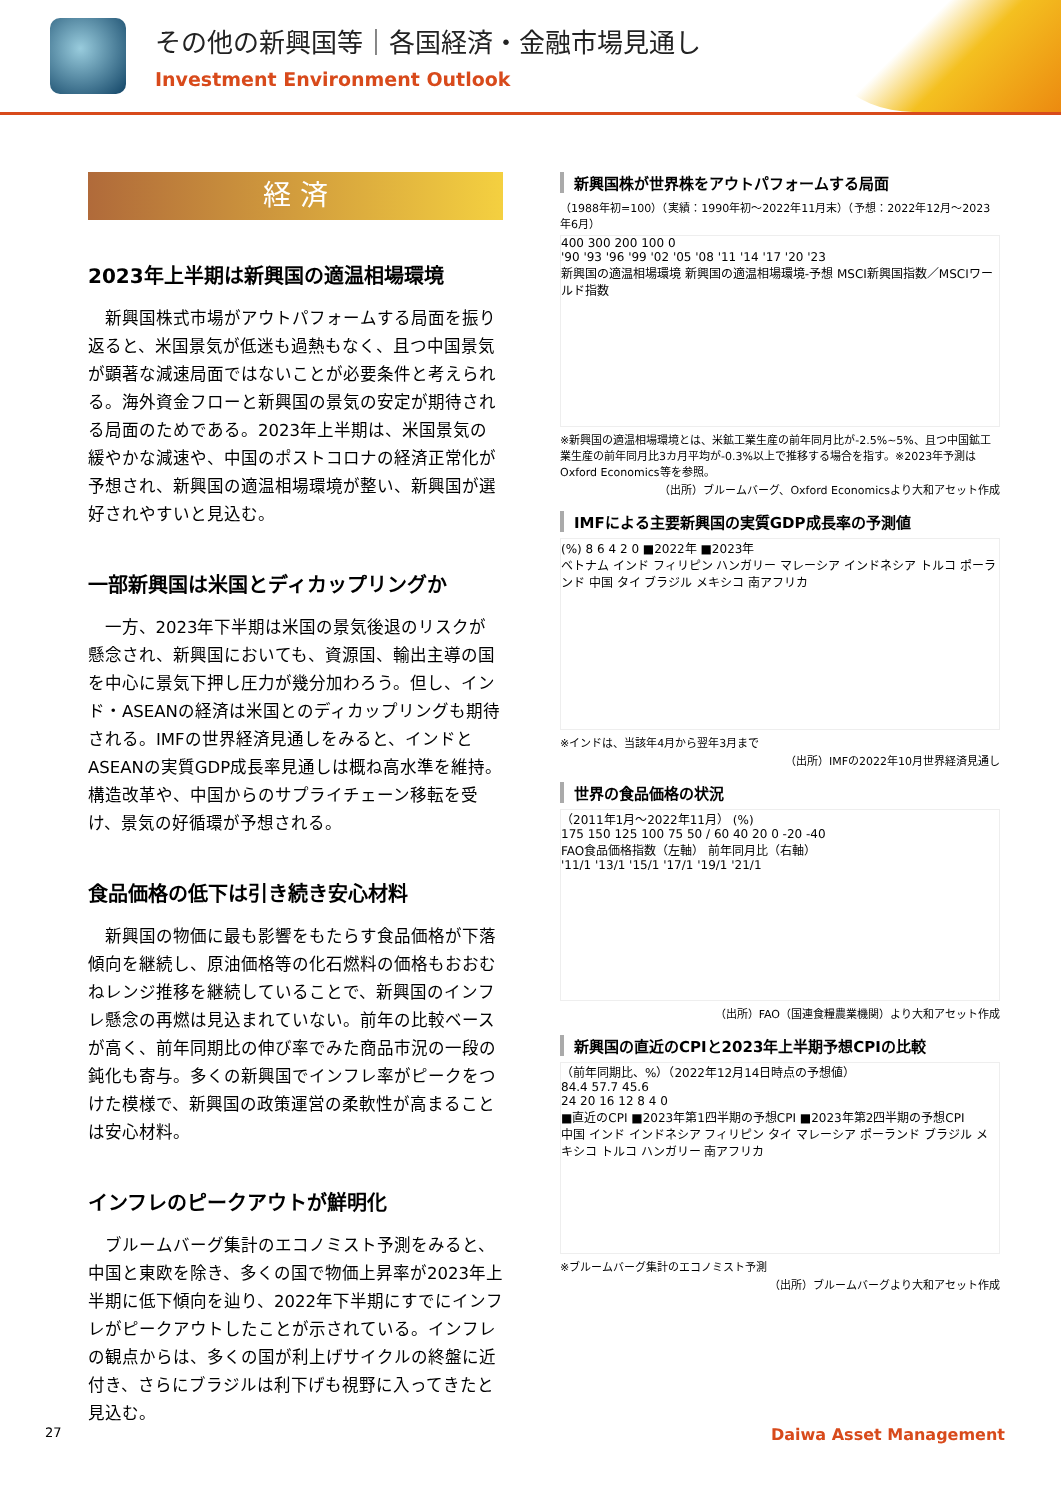その他の新興国等｜各国経済・金融市場見通し
Investment Environment Outlook
経 済
2023年上半期は新興国の適温相場環境
新興国株式市場がアウトパフォームする局面を振り返ると、米国景気が低迷も過熱もなく、且つ中国景気が顕著な減速局面ではないことが必要条件と考えられる。海外資金フローと新興国の景気の安定が期待される局面のためである。2023年上半期は、米国景気の緩やかな減速や、中国のポストコロナの経済正常化が予想され、新興国の適温相場環境が整い、新興国が選好されやすいと見込む。
一部新興国は米国とディカップリングか
一方、2023年下半期は米国の景気後退のリスクが懸念され、新興国においても、資源国、輸出主導の国を中心に景気下押し圧力が幾分加わろう。但し、インド・ASEANの経済は米国とのディカップリングも期待される。IMFの世界経済見通しをみると、インドとASEANの実質GDP成長率見通しは概ね高水準を維持。構造改革や、中国からのサプライチェーン移転を受け、景気の好循環が予想される。
食品価格の低下は引き続き安心材料
新興国の物価に最も影響をもたらす食品価格が下落傾向を継続し、原油価格等の化石燃料の価格もおおむねレンジ推移を継続していることで、新興国のインフレ懸念の再燃は見込まれていない。前年の比較ベースが高く、前年同期比の伸び率でみた商品市況の一段の鈍化も寄与。多くの新興国でインフレ率がピークをつけた模様で、新興国の政策運営の柔軟性が高まることは安心材料。
インフレのピークアウトが鮮明化
ブルームバーグ集計のエコノミスト予測をみると、中国と東欧を除き、多くの国で物価上昇率が2023年上半期に低下傾向を辿り、2022年下半期にすでにインフレがピークアウトしたことが示されている。インフレの観点からは、多くの国が利上げサイクルの終盤に近付き、さらにブラジルは利下げも視野に入ってきたと見込む。
新興国株が世界株をアウトパフォームする局面
（1988年初=100）（実績：1990年初～2022年11月末）（予想：2022年12月～2023年6月）
400 300 200 100 0
'90 '93 '96 '99 '02 '05 '08 '11 '14 '17 '20 '23
新興国の適温相場環境 新興国の適温相場環境-予想 MSCI新興国指数／MSCIワールド指数
※新興国の適温相場環境とは、米鉱工業生産の前年同月比が-2.5%~5%、且つ中国鉱工業生産の前年同月比3カ月平均が-0.3%以上で推移する場合を指す。※2023年予測はOxford Economics等を参照。
（出所）ブルームバーグ、Oxford Economicsより大和アセット作成
IMFによる主要新興国の実質GDP成長率の予測値
(%) 8 6 4 2 0 ■2022年 ■2023年
ベトナム インド フィリピン ハンガリー マレーシア インドネシア トルコ ポーランド 中国 タイ ブラジル メキシコ 南アフリカ
※インドは、当該年4月から翌年3月まで
（出所）IMFの2022年10月世界経済見通し
世界の食品価格の状況
（2011年1月～2022年11月） (%)
175 150 125 100 75 50 / 60 40 20 0 -20 -40
FAO食品価格指数（左軸） 前年同月比（右軸）
'11/1 '13/1 '15/1 '17/1 '19/1 '21/1
（出所）FAO（国連食糧農業機関）より大和アセット作成
新興国の直近のCPIと2023年上半期予想CPIの比較
（前年同期比、%）（2022年12月14日時点の予想値）
84.4 57.7 45.6
24 20 16 12 8 4 0
■直近のCPI ■2023年第1四半期の予想CPI ■2023年第2四半期の予想CPI
中国 インド インドネシア フィリピン タイ マレーシア ポーランド ブラジル メキシコ トルコ ハンガリー 南アフリカ
※ブルームバーグ集計のエコノミスト予測
（出所）ブルームバーグより大和アセット作成
27 Daiwa Asset Management